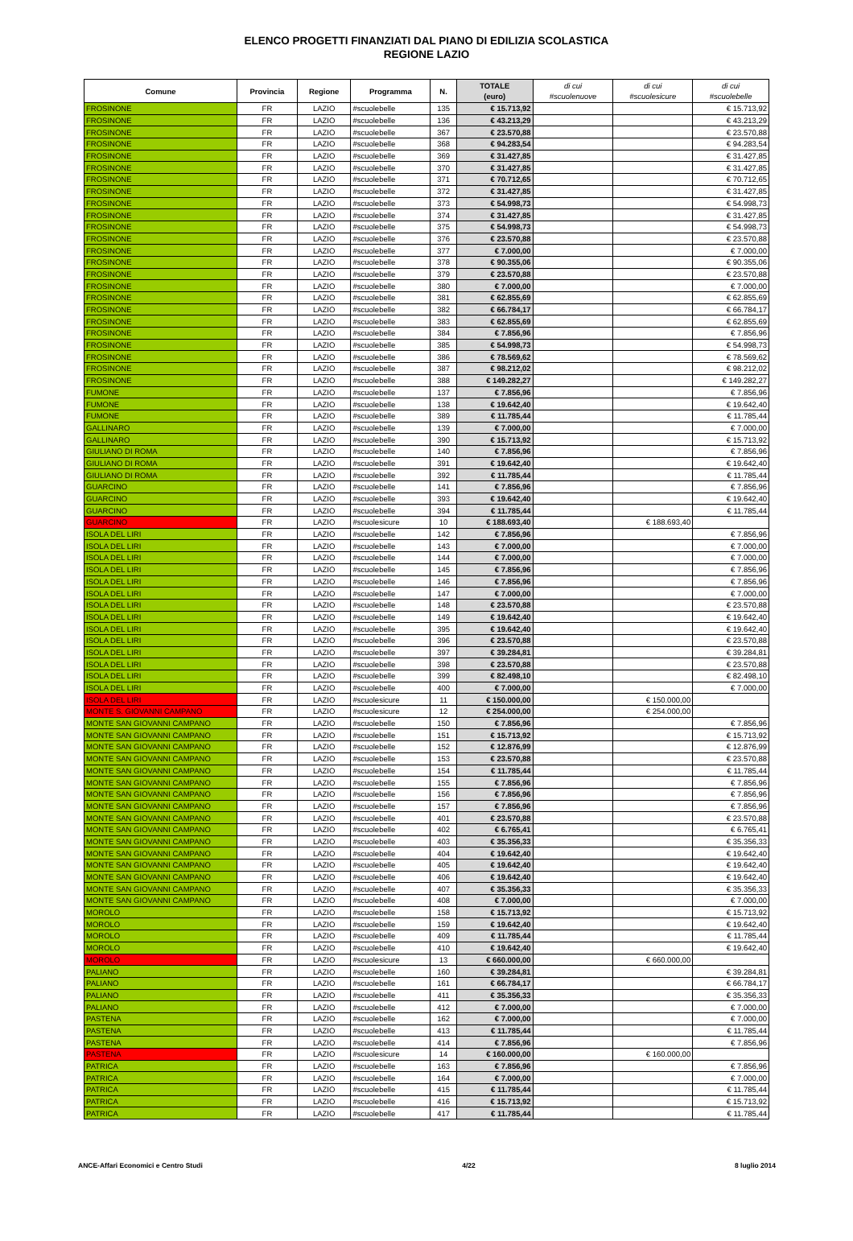ELENCO PROGETTI FINANZIATI DAL PIANO DI EDILIZIA SCOLASTICA
REGIONE LAZIO
| Comune | Provincia | Regione | Programma | N. | TOTALE (euro) | di cui #scuolenuove | di cui #scuolesicure | di cui #scuolebelle |
| --- | --- | --- | --- | --- | --- | --- | --- | --- |
| FROSINONE | FR | LAZIO | #scuolebelle | 135 | € 15.713,92 | | | € 15.713,92 |
| FROSINONE | FR | LAZIO | #scuolebelle | 136 | € 43.213,29 | | | € 43.213,29 |
| FROSINONE | FR | LAZIO | #scuolebelle | 367 | € 23.570,88 | | | € 23.570,88 |
| FROSINONE | FR | LAZIO | #scuolebelle | 368 | € 94.283,54 | | | € 94.283,54 |
| FROSINONE | FR | LAZIO | #scuolebelle | 369 | € 31.427,85 | | | € 31.427,85 |
| FROSINONE | FR | LAZIO | #scuolebelle | 370 | € 31.427,85 | | | € 31.427,85 |
| FROSINONE | FR | LAZIO | #scuolebelle | 371 | € 70.712,65 | | | € 70.712,65 |
| FROSINONE | FR | LAZIO | #scuolebelle | 372 | € 31.427,85 | | | € 31.427,85 |
| FROSINONE | FR | LAZIO | #scuolebelle | 373 | € 54.998,73 | | | € 54.998,73 |
| FROSINONE | FR | LAZIO | #scuolebelle | 374 | € 31.427,85 | | | € 31.427,85 |
| FROSINONE | FR | LAZIO | #scuolebelle | 375 | € 54.998,73 | | | € 54.998,73 |
| FROSINONE | FR | LAZIO | #scuolebelle | 376 | € 23.570,88 | | | € 23.570,88 |
| FROSINONE | FR | LAZIO | #scuolebelle | 377 | € 7.000,00 | | | € 7.000,00 |
| FROSINONE | FR | LAZIO | #scuolebelle | 378 | € 90.355,06 | | | € 90.355,06 |
| FROSINONE | FR | LAZIO | #scuolebelle | 379 | € 23.570,88 | | | € 23.570,88 |
| FROSINONE | FR | LAZIO | #scuolebelle | 380 | € 7.000,00 | | | € 7.000,00 |
| FROSINONE | FR | LAZIO | #scuolebelle | 381 | € 62.855,69 | | | € 62.855,69 |
| FROSINONE | FR | LAZIO | #scuolebelle | 382 | € 66.784,17 | | | € 66.784,17 |
| FROSINONE | FR | LAZIO | #scuolebelle | 383 | € 62.855,69 | | | € 62.855,69 |
| FROSINONE | FR | LAZIO | #scuolebelle | 384 | € 7.856,96 | | | € 7.856,96 |
| FROSINONE | FR | LAZIO | #scuolebelle | 385 | € 54.998,73 | | | € 54.998,73 |
| FROSINONE | FR | LAZIO | #scuolebelle | 386 | € 78.569,62 | | | € 78.569,62 |
| FROSINONE | FR | LAZIO | #scuolebelle | 387 | € 98.212,02 | | | € 98.212,02 |
| FROSINONE | FR | LAZIO | #scuolebelle | 388 | € 149.282,27 | | | € 149.282,27 |
| FUMONE | FR | LAZIO | #scuolebelle | 137 | € 7.856,96 | | | € 7.856,96 |
| FUMONE | FR | LAZIO | #scuolebelle | 138 | € 19.642,40 | | | € 19.642,40 |
| FUMONE | FR | LAZIO | #scuolebelle | 389 | € 11.785,44 | | | € 11.785,44 |
| GALLINARO | FR | LAZIO | #scuolebelle | 139 | € 7.000,00 | | | € 7.000,00 |
| GALLINARO | FR | LAZIO | #scuolebelle | 390 | € 15.713,92 | | | € 15.713,92 |
| GIULIANO DI ROMA | FR | LAZIO | #scuolebelle | 140 | € 7.856,96 | | | € 7.856,96 |
| GIULIANO DI ROMA | FR | LAZIO | #scuolebelle | 391 | € 19.642,40 | | | € 19.642,40 |
| GIULIANO DI ROMA | FR | LAZIO | #scuolebelle | 392 | € 11.785,44 | | | € 11.785,44 |
| GUARCINO | FR | LAZIO | #scuolebelle | 141 | € 7.856,96 | | | € 7.856,96 |
| GUARCINO | FR | LAZIO | #scuolebelle | 393 | € 19.642,40 | | | € 19.642,40 |
| GUARCINO | FR | LAZIO | #scuolebelle | 394 | € 11.785,44 | | | € 11.785,44 |
| GUARCINO | FR | LAZIO | #scuolesicure | 10 | € 188.693,40 | | € 188.693,40 | |
| ISOLA DEL LIRI | FR | LAZIO | #scuolebelle | 142 | € 7.856,96 | | | € 7.856,96 |
| ISOLA DEL LIRI | FR | LAZIO | #scuolebelle | 143 | € 7.000,00 | | | € 7.000,00 |
| ISOLA DEL LIRI | FR | LAZIO | #scuolebelle | 144 | € 7.000,00 | | | € 7.000,00 |
| ISOLA DEL LIRI | FR | LAZIO | #scuolebelle | 145 | € 7.856,96 | | | € 7.856,96 |
| ISOLA DEL LIRI | FR | LAZIO | #scuolebelle | 146 | € 7.856,96 | | | € 7.856,96 |
| ISOLA DEL LIRI | FR | LAZIO | #scuolebelle | 147 | € 7.000,00 | | | € 7.000,00 |
| ISOLA DEL LIRI | FR | LAZIO | #scuolebelle | 148 | € 23.570,88 | | | € 23.570,88 |
| ISOLA DEL LIRI | FR | LAZIO | #scuolebelle | 149 | € 19.642,40 | | | € 19.642,40 |
| ISOLA DEL LIRI | FR | LAZIO | #scuolebelle | 395 | € 19.642,40 | | | € 19.642,40 |
| ISOLA DEL LIRI | FR | LAZIO | #scuolebelle | 396 | € 23.570,88 | | | € 23.570,88 |
| ISOLA DEL LIRI | FR | LAZIO | #scuolebelle | 397 | € 39.284,81 | | | € 39.284,81 |
| ISOLA DEL LIRI | FR | LAZIO | #scuolebelle | 398 | € 23.570,88 | | | € 23.570,88 |
| ISOLA DEL LIRI | FR | LAZIO | #scuolebelle | 399 | € 82.498,10 | | | € 82.498,10 |
| ISOLA DEL LIRI | FR | LAZIO | #scuolebelle | 400 | € 7.000,00 | | | € 7.000,00 |
| ISOLA DEL LIRI | FR | LAZIO | #scuolesicure | 11 | € 150.000,00 | | € 150.000,00 | |
| MONTE S. GIOVANNI CAMPANO | FR | LAZIO | #scuolesicure | 12 | € 254.000,00 | | € 254.000,00 | |
| MONTE SAN GIOVANNI CAMPANO | FR | LAZIO | #scuolebelle | 150 | € 7.856,96 | | | € 7.856,96 |
| MONTE SAN GIOVANNI CAMPANO | FR | LAZIO | #scuolebelle | 151 | € 15.713,92 | | | € 15.713,92 |
| MONTE SAN GIOVANNI CAMPANO | FR | LAZIO | #scuolebelle | 152 | € 12.876,99 | | | € 12.876,99 |
| MONTE SAN GIOVANNI CAMPANO | FR | LAZIO | #scuolebelle | 153 | € 23.570,88 | | | € 23.570,88 |
| MONTE SAN GIOVANNI CAMPANO | FR | LAZIO | #scuolebelle | 154 | € 11.785,44 | | | € 11.785,44 |
| MONTE SAN GIOVANNI CAMPANO | FR | LAZIO | #scuolebelle | 155 | € 7.856,96 | | | € 7.856,96 |
| MONTE SAN GIOVANNI CAMPANO | FR | LAZIO | #scuolebelle | 156 | € 7.856,96 | | | € 7.856,96 |
| MONTE SAN GIOVANNI CAMPANO | FR | LAZIO | #scuolebelle | 157 | € 7.856,96 | | | € 7.856,96 |
| MONTE SAN GIOVANNI CAMPANO | FR | LAZIO | #scuolebelle | 401 | € 23.570,88 | | | € 23.570,88 |
| MONTE SAN GIOVANNI CAMPANO | FR | LAZIO | #scuolebelle | 402 | € 6.765,41 | | | € 6.765,41 |
| MONTE SAN GIOVANNI CAMPANO | FR | LAZIO | #scuolebelle | 403 | € 35.356,33 | | | € 35.356,33 |
| MONTE SAN GIOVANNI CAMPANO | FR | LAZIO | #scuolebelle | 404 | € 19.642,40 | | | € 19.642,40 |
| MONTE SAN GIOVANNI CAMPANO | FR | LAZIO | #scuolebelle | 405 | € 19.642,40 | | | € 19.642,40 |
| MONTE SAN GIOVANNI CAMPANO | FR | LAZIO | #scuolebelle | 406 | € 19.642,40 | | | € 19.642,40 |
| MONTE SAN GIOVANNI CAMPANO | FR | LAZIO | #scuolebelle | 407 | € 35.356,33 | | | € 35.356,33 |
| MONTE SAN GIOVANNI CAMPANO | FR | LAZIO | #scuolebelle | 408 | € 7.000,00 | | | € 7.000,00 |
| MOROLO | FR | LAZIO | #scuolebelle | 158 | € 15.713,92 | | | € 15.713,92 |
| MOROLO | FR | LAZIO | #scuolebelle | 159 | € 19.642,40 | | | € 19.642,40 |
| MOROLO | FR | LAZIO | #scuolebelle | 409 | € 11.785,44 | | | € 11.785,44 |
| MOROLO | FR | LAZIO | #scuolebelle | 410 | € 19.642,40 | | | € 19.642,40 |
| MOROLO | FR | LAZIO | #scuolesicure | 13 | € 660.000,00 | | € 660.000,00 | |
| PALIANO | FR | LAZIO | #scuolebelle | 160 | € 39.284,81 | | | € 39.284,81 |
| PALIANO | FR | LAZIO | #scuolebelle | 161 | € 66.784,17 | | | € 66.784,17 |
| PALIANO | FR | LAZIO | #scuolebelle | 411 | € 35.356,33 | | | € 35.356,33 |
| PALIANO | FR | LAZIO | #scuolebelle | 412 | € 7.000,00 | | | € 7.000,00 |
| PASTENA | FR | LAZIO | #scuolebelle | 162 | € 7.000,00 | | | € 7.000,00 |
| PASTENA | FR | LAZIO | #scuolebelle | 413 | € 11.785,44 | | | € 11.785,44 |
| PASTENA | FR | LAZIO | #scuolebelle | 414 | € 7.856,96 | | | € 7.856,96 |
| PASTENA | FR | LAZIO | #scuolesicure | 14 | € 160.000,00 | | € 160.000,00 | |
| PATRICA | FR | LAZIO | #scuolebelle | 163 | € 7.856,96 | | | € 7.856,96 |
| PATRICA | FR | LAZIO | #scuolebelle | 164 | € 7.000,00 | | | € 7.000,00 |
| PATRICA | FR | LAZIO | #scuolebelle | 415 | € 11.785,44 | | | € 11.785,44 |
| PATRICA | FR | LAZIO | #scuolebelle | 416 | € 15.713,92 | | | € 15.713,92 |
| PATRICA | FR | LAZIO | #scuolebelle | 417 | € 11.785,44 | | | € 11.785,44 |
ANCE-Affari Economici e Centro Studi 4/22 8 luglio 2014